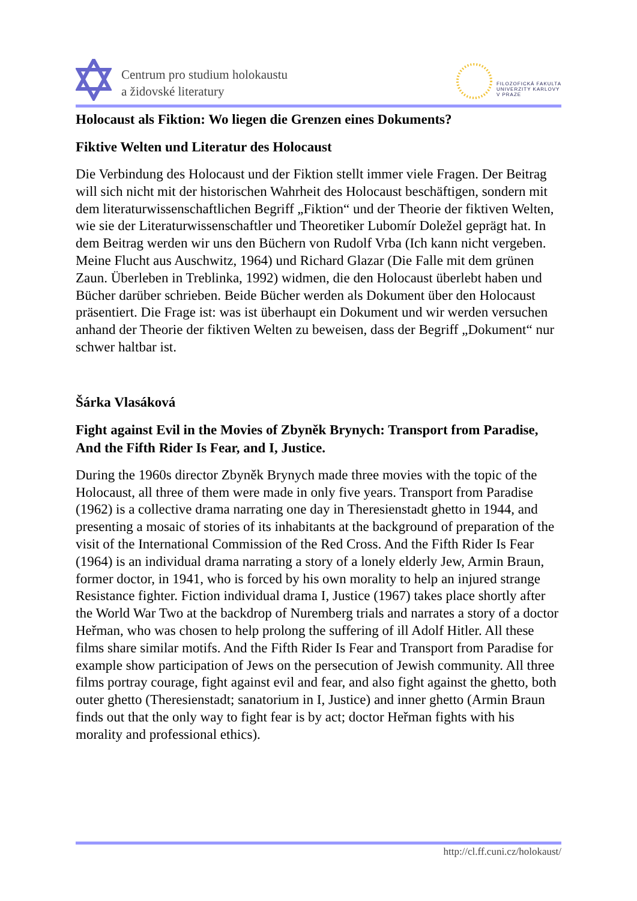Centrum pro studium holokaustu
a židovské literatury
FILOZOFICKÁ FAKULTA
UNIVERZITY KARLOVY
V PRAZE
Holocaust als Fiktion: Wo liegen die Grenzen eines Dokuments?
Fiktive Welten und Literatur des Holocaust
Die Verbindung des Holocaust und der Fiktion stellt immer viele Fragen. Der Beitrag will sich nicht mit der historischen Wahrheit des Holocaust beschäftigen, sondern mit dem literaturwissenschaftlichen Begriff „Fiktion“ und der Theorie der fiktiven Welten, wie sie der Literaturwissenschaftler und Theoretiker Lubomír Doležel geprägt hat. In dem Beitrag werden wir uns den Büchern von Rudolf Vrba (Ich kann nicht vergeben. Meine Flucht aus Auschwitz, 1964) und Richard Glazar (Die Falle mit dem grünen Zaun. Überleben in Treblinka, 1992) widmen, die den Holocaust überlebt haben und Bücher darüber schrieben. Beide Bücher werden als Dokument über den Holocaust präsentiert. Die Frage ist: was ist überhaupt ein Dokument und wir werden versuchen anhand der Theorie der fiktiven Welten zu beweisen, dass der Begriff „Dokument“ nur schwer haltbar ist.
Šárka Vlasáková
Fight against Evil in the Movies of Zbyněk Brynych: Transport from Paradise, And the Fifth Rider Is Fear, and I, Justice.
During the 1960s director Zbyněk Brynych made three movies with the topic of the Holocaust, all three of them were made in only five years. Transport from Paradise (1962) is a collective drama narrating one day in Theresienstadt ghetto in 1944, and presenting a mosaic of stories of its inhabitants at the background of preparation of the visit of the International Commission of the Red Cross. And the Fifth Rider Is Fear (1964) is an individual drama narrating a story of a lonely elderly Jew, Armin Braun, former doctor, in 1941, who is forced by his own morality to help an injured strange Resistance fighter. Fiction individual drama I, Justice (1967) takes place shortly after the World War Two at the backdrop of Nuremberg trials and narrates a story of a doctor Heřman, who was chosen to help prolong the suffering of ill Adolf Hitler. All these films share similar motifs. And the Fifth Rider Is Fear and Transport from Paradise for example show participation of Jews on the persecution of Jewish community. All three films portray courage, fight against evil and fear, and also fight against the ghetto, both outer ghetto (Theresienstadt; sanatorium in I, Justice) and inner ghetto (Armin Braun finds out that the only way to fight fear is by act; doctor Heřman fights with his morality and professional ethics).
http://cl.ff.cuni.cz/holokaust/